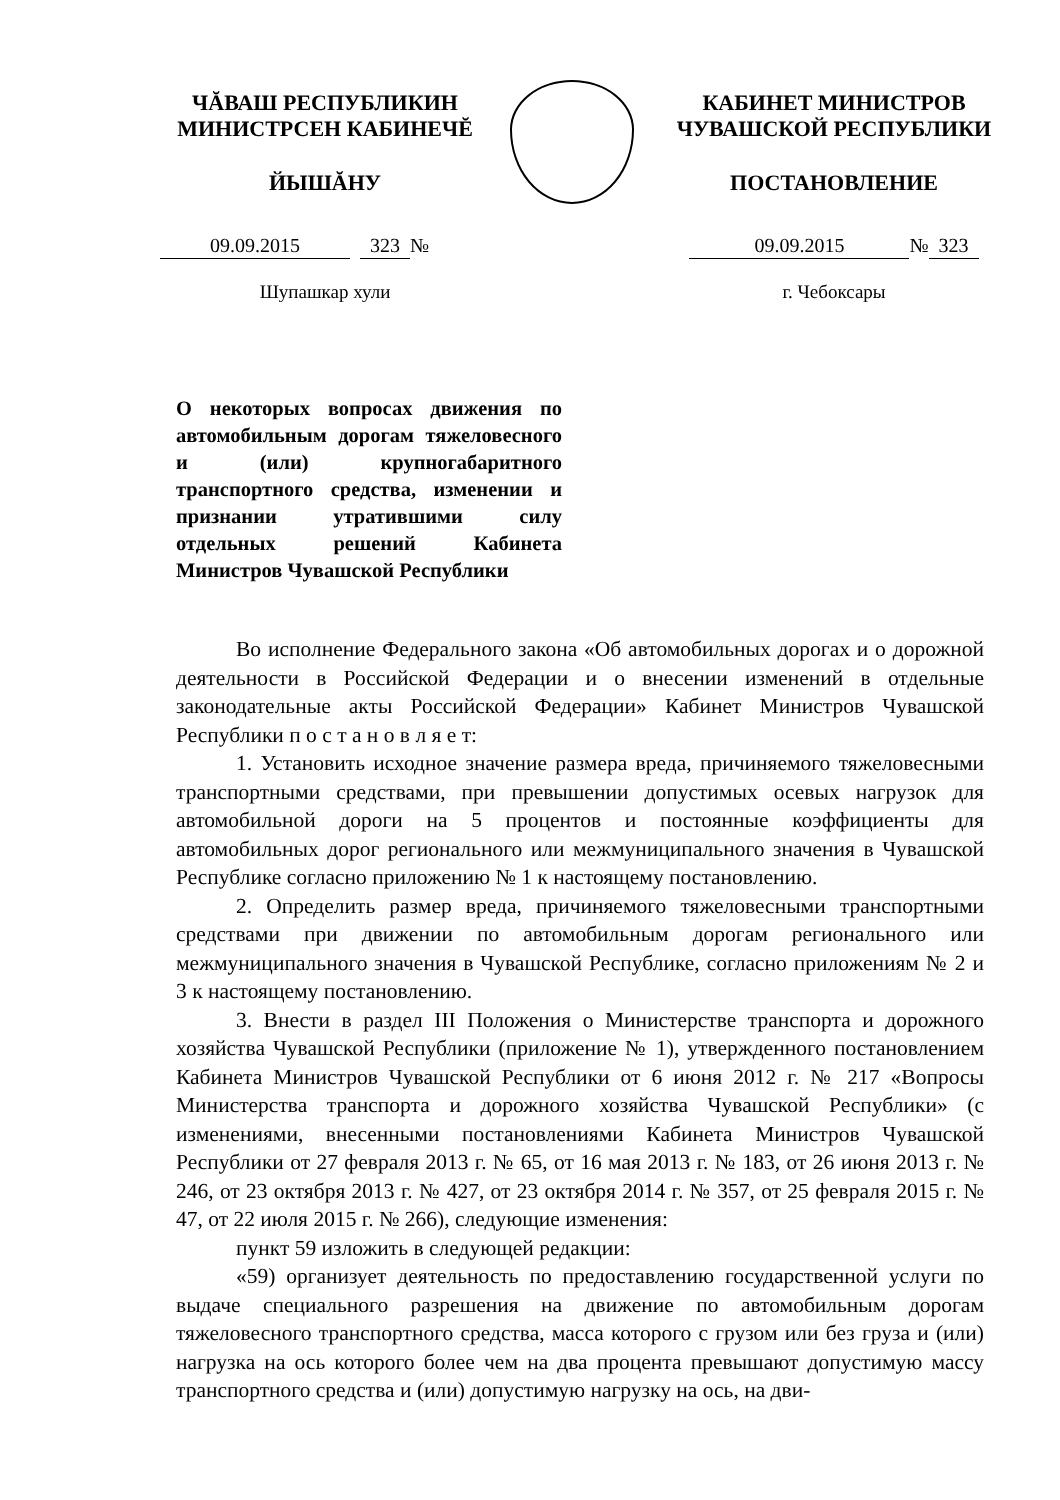ЧĂВАШ РЕСПУБЛИКИН
МИНИСТРСЕН КАБИНЕЧĔ
ЙЫШĂНУ
09.09.2015 323 №
Шупашкар хули
КАБИНЕТ МИНИСТРОВ
ЧУВАШСКОЙ РЕСПУБЛИКИ
ПОСТАНОВЛЕНИЕ
09.09.2015 № 323
г. Чебоксары
О некоторых вопросах движения по автомобильным дорогам тяжеловесного и (или) крупногабаритного транспортного средства, изменении и признании утратившими силу отдельных решений Кабинета Министров Чувашской Республики
Во исполнение Федерального закона «Об автомобильных дорогах и о дорожной деятельности в Российской Федерации и о внесении изменений в отдельные законодательные акты Российской Федерации» Кабинет Министров Чувашской Республики п о с т а н о в л я е т:
1. Установить исходное значение размера вреда, причиняемого тяжеловесными транспортными средствами, при превышении допустимых осевых нагрузок для автомобильной дороги на 5 процентов и постоянные коэффициенты для автомобильных дорог регионального или межмуниципального значения в Чувашской Республике согласно приложению № 1 к настоящему постановлению.
2. Определить размер вреда, причиняемого тяжеловесными транспортными средствами при движении по автомобильным дорогам регионального или межмуниципального значения в Чувашской Республике, согласно приложениям № 2 и 3 к настоящему постановлению.
3. Внести в раздел III Положения о Министерстве транспорта и дорожного хозяйства Чувашской Республики (приложение № 1), утвержденного постановлением Кабинета Министров Чувашской Республики от 6 июня 2012 г. № 217 «Вопросы Министерства транспорта и дорожного хозяйства Чувашской Республики» (с изменениями, внесенными постановлениями Кабинета Министров Чувашской Республики от 27 февраля 2013 г. № 65, от 16 мая 2013 г. № 183, от 26 июня 2013 г. № 246, от 23 октября 2013 г. № 427, от 23 октября 2014 г. № 357, от 25 февраля 2015 г. № 47, от 22 июля 2015 г. № 266), следующие изменения:
пункт 59 изложить в следующей редакции:
«59) организует деятельность по предоставлению государственной услуги по выдаче специального разрешения на движение по автомобильным дорогам тяжеловесного транспортного средства, масса которого с грузом или без груза и (или) нагрузка на ось которого более чем на два процента превышают допустимую массу транспортного средства и (или) допустимую нагрузку на ось, на дви-